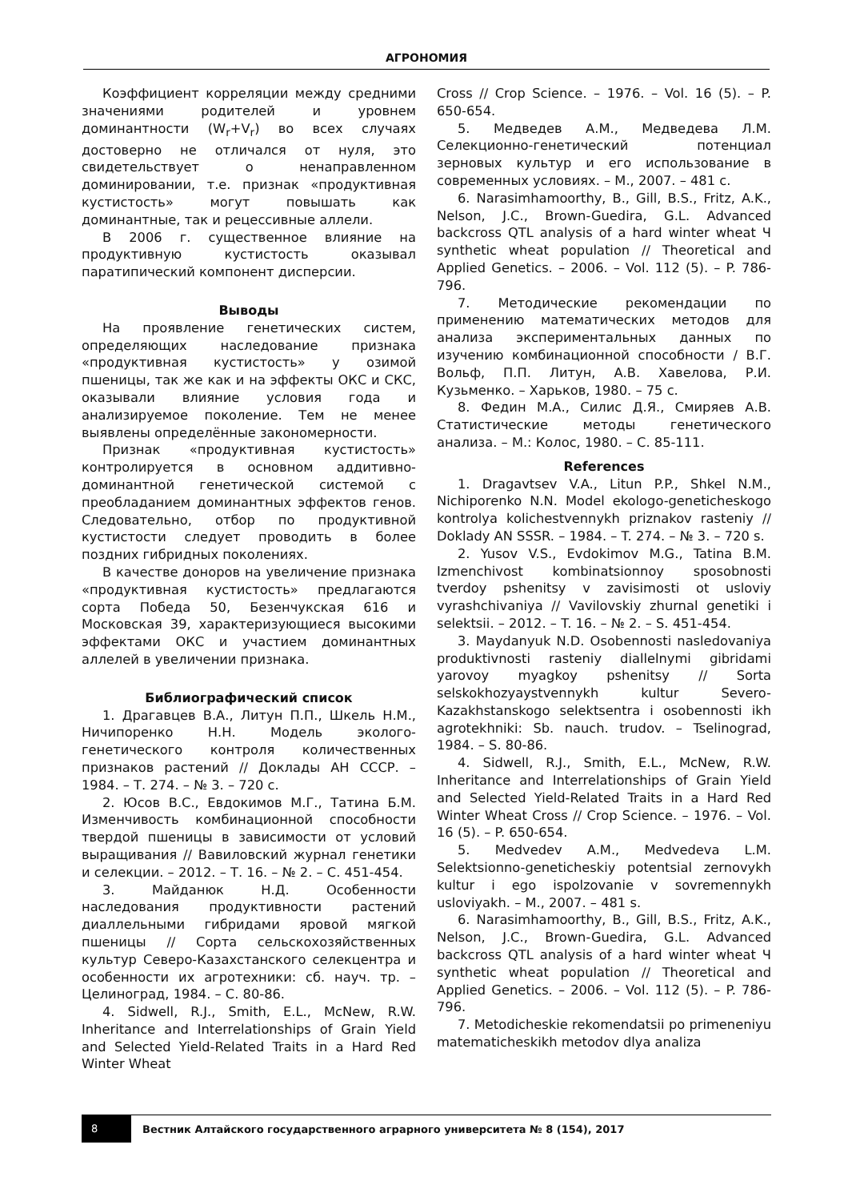АГРОНОМИЯ
Коэффициент корреляции между средними значениями родителей и уровнем доминантности (W<sub>r</sub>+V<sub>r</sub>) во всех случаях достоверно не отличался от нуля, это свидетельствует о ненаправленном доминировании, т.е. признак «продуктивная кустистость» могут повышать как доминантные, так и рецессивные аллели.
В 2006 г. существенное влияние на продуктивную кустистость оказывал паратипический компонент дисперсии.
Выводы
На проявление генетических систем, определяющих наследование признака «продуктивная кустистость» у озимой пшеницы, так же как и на эффекты ОКС и СКС, оказывали влияние условия года и анализируемое поколение. Тем не менее выявлены определённые закономерности.
Признак «продуктивная кустистость» контролируется в основном аддитивно-доминантной генетической системой с преобладанием доминантных эффектов генов. Следовательно, отбор по продуктивной кустистости следует проводить в более поздних гибридных поколениях.
В качестве доноров на увеличение признака «продуктивная кустистость» предлагаются сорта Победа 50, Безенчукская 616 и Московская 39, характеризующиеся высокими эффектами ОКС и участием доминантных аллелей в увеличении признака.
Библиографический список
1. Драгавцев В.А., Литун П.П., Шкель Н.М., Ничипоренко Н.Н. Модель эколого-генетического контроля количественных признаков растений // Доклады АН СССР. – 1984. – Т. 274. – № 3. – 720 с.
2. Юсов В.С., Евдокимов М.Г., Татина Б.М. Изменчивость комбинационной способности твердой пшеницы в зависимости от условий выращивания // Вавиловский журнал генетики и селекции. – 2012. – Т. 16. – № 2. – С. 451-454.
3. Майданюк Н.Д. Особенности наследования продуктивности растений диаллельными гибридами яровой мягкой пшеницы // Сорта сельскохозяйственных культур Северо-Казахстанского селекцентра и особенности их агротехники: сб. науч. тр. – Целиноград, 1984. – С. 80-86.
4. Sidwell, R.J., Smith, E.L., McNew, R.W. Inheritance and Interrelationships of Grain Yield and Selected Yield-Related Traits in a Hard Red Winter Wheat
Cross // Crop Science. – 1976. – Vol. 16 (5). – P. 650-654.
5. Медведев А.М., Медведева Л.М. Селекционно-генетический потенциал зерновых культур и его использование в современных условиях. – М., 2007. – 481 с.
6. Narasimhamoorthy, B., Gill, B.S., Fritz, A.K., Nelson, J.C., Brown-Guedira, G.L. Advanced backcross QTL analysis of a hard winter wheat Ч synthetic wheat population // Theoretical and Applied Genetics. – 2006. – Vol. 112 (5). – P. 786-796.
7. Методические рекомендации по применению математических методов для анализа экспериментальных данных по изучению комбинационной способности / В.Г. Вольф, П.П. Литун, А.В. Хавелова, Р.И. Кузьменко. – Харьков, 1980. – 75 с.
8. Федин М.А., Силис Д.Я., Смиряев А.В. Статистические методы генетического анализа. – М.: Колос, 1980. – С. 85-111.
References
1. Dragavtsev V.A., Litun P.P., Shkel N.M., Nichiporenko N.N. Model ekologo-geneticheskogo kontrolya kolichestvennykh priznakov rasteniy // Doklady AN SSSR. – 1984. – T. 274. – № 3. – 720 s.
2. Yusov V.S., Evdokimov M.G., Tatina B.M. Izmenchivost kombinatsionnoy sposobnosti tverdoy pshenitsy v zavisimosti ot usloviy vyrashchivaniya // Vavilovskiy zhurnal genetiki i selektsii. – 2012. – T. 16. – № 2. – S. 451-454.
3. Maydanyuk N.D. Osobennosti nasledovaniya produktivnosti rasteniy diallelnymi gibridami yarovoy myagkoy pshenitsy // Sorta selskokhozyaystvennykh kultur Severo-Kazakhstanskogo selektsentra i osobennosti ikh agrotekhniki: Sb. nauch. trudov. – Tselinograd, 1984. – S. 80-86.
4. Sidwell, R.J., Smith, E.L., McNew, R.W. Inheritance and Interrelationships of Grain Yield and Selected Yield-Related Traits in a Hard Red Winter Wheat Cross // Crop Science. – 1976. – Vol. 16 (5). – P. 650-654.
5. Medvedev A.M., Medvedeva L.M. Selektsionno-geneticheskiy potentsial zernovykh kultur i ego ispolzovanie v sovremennykh usloviyakh. – M., 2007. – 481 s.
6. Narasimhamoorthy, B., Gill, B.S., Fritz, A.K., Nelson, J.C., Brown-Guedira, G.L. Advanced backcross QTL analysis of a hard winter wheat Ч synthetic wheat population // Theoretical and Applied Genetics. – 2006. – Vol. 112 (5). – P. 786-796.
7. Metodicheskie rekomendatsii po primeneniyu matematicheskikh metodov dlya analiza
8
Вестник Алтайского государственного аграрного университета № 8 (154), 2017